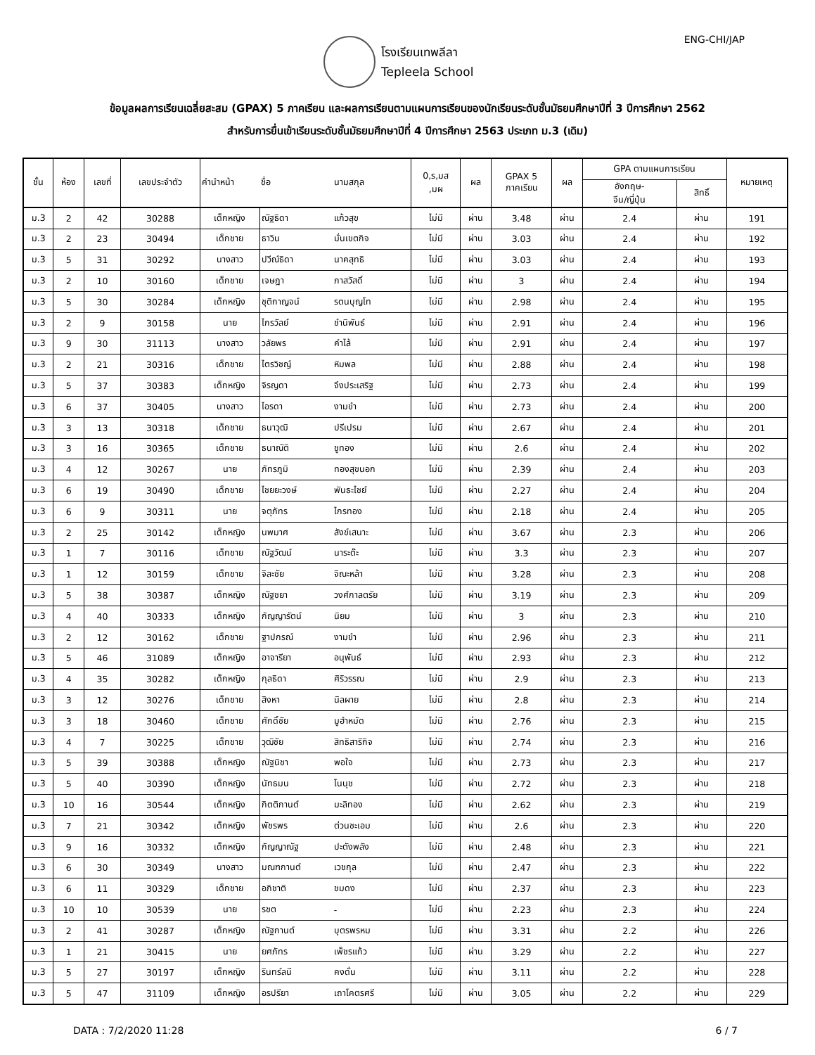โรงเรียนเทพลีลา
Tepleela School
ENG-CHI/JAP
ข้อมูลผลการเรียนเฉลี่ยสะสม (GPAX) 5 ภาคเรียน และผลการเรียนตามแผนการเรียนของนักเรียนระดับชั้นมัธยมศึกษาปีที่ 3 ปีการศึกษา 2562
สำหรับการยื่นเข้าเรียนระดับชั้นมัธยมศึกษาปีที่ 4 ปีการศึกษา 2563 ประเภท ม.3 (เดิม)
| ชั้น | ห้อง | เลขที่ | เลขประจำตัว | คำนำหน้า | ชื่อ | นามสกุล | 0,ร,มส ,มผ | ผล | GPAX 5 ภาคเรียน | ผล | GPA ตามแผนการเรียน | | หมายเหตุ |
| --- | --- | --- | --- | --- | --- | --- | --- | --- | --- | --- | --- | --- | --- |
| | | | | | | | | | | | อังกฤษ- จีน/ญี่ปุ่น | สิทธิ์ | |
| ม.3 | 2 | 42 | 30288 | เด็กหญิง | ณัฐธิดา | แก้วสุข | ไม่มี | ผ่าน | 3.48 | ผ่าน | 2.4 | ผ่าน | 191 |
| ม.3 | 2 | 23 | 30494 | เด็กชาย | ธาวิน | มั่นเขตกิจ | ไม่มี | ผ่าน | 3.03 | ผ่าน | 2.4 | ผ่าน | 192 |
| ม.3 | 5 | 31 | 30292 | นางสาว | ปวีณ์ธิดา | นาคสุทธิ | ไม่มี | ผ่าน | 3.03 | ผ่าน | 2.4 | ผ่าน | 193 |
| ม.3 | 2 | 10 | 30160 | เด็กชาย | เจษฎา | ภาสวัสดิ์ | ไม่มี | ผ่าน | 3 | ผ่าน | 2.4 | ผ่าน | 194 |
| ม.3 | 5 | 30 | 30284 | เด็กหญิง | ชุติกาญจน์ | รตนบุญโท | ไม่มี | ผ่าน | 2.98 | ผ่าน | 2.4 | ผ่าน | 195 |
| ม.3 | 2 | 9 | 30158 | นาย | ไกรวัลย์ | ชำนิพันธ์ | ไม่มี | ผ่าน | 2.91 | ผ่าน | 2.4 | ผ่าน | 196 |
| ม.3 | 9 | 30 | 31113 | นางสาว | วลัยพร | คำไล้ | ไม่มี | ผ่าน | 2.91 | ผ่าน | 2.4 | ผ่าน | 197 |
| ม.3 | 2 | 21 | 30316 | เด็กชาย | ไตรวิชญ์ | หิมพล | ไม่มี | ผ่าน | 2.88 | ผ่าน | 2.4 | ผ่าน | 198 |
| ม.3 | 5 | 37 | 30383 | เด็กหญิง | จิรญดา | จึงประเสริฐ | ไม่มี | ผ่าน | 2.73 | ผ่าน | 2.4 | ผ่าน | 199 |
| ม.3 | 6 | 37 | 30405 | นางสาว | ไอรดา | งามขำ | ไม่มี | ผ่าน | 2.73 | ผ่าน | 2.4 | ผ่าน | 200 |
| ม.3 | 3 | 13 | 30318 | เด็กชาย | ธนาวุฒิ | ปรีเปรม | ไม่มี | ผ่าน | 2.67 | ผ่าน | 2.4 | ผ่าน | 201 |
| ม.3 | 3 | 16 | 30365 | เด็กชาย | ธนาณัติ | ชูทอง | ไม่มี | ผ่าน | 2.6 | ผ่าน | 2.4 | ผ่าน | 202 |
| ม.3 | 4 | 12 | 30267 | นาย | ภัทรภูมิ | ทองสุขนอก | ไม่มี | ผ่าน | 2.39 | ผ่าน | 2.4 | ผ่าน | 203 |
| ม.3 | 6 | 19 | 30490 | เด็กชาย | ไชยยะวงษ์ | พันธะไชย์ | ไม่มี | ผ่าน | 2.27 | ผ่าน | 2.4 | ผ่าน | 204 |
| ม.3 | 6 | 9 | 30311 | นาย | จตุภัทร | ไกรทอง | ไม่มี | ผ่าน | 2.18 | ผ่าน | 2.4 | ผ่าน | 205 |
| ม.3 | 2 | 25 | 30142 | เด็กหญิง | นพมาศ | สังข์เสนาะ | ไม่มี | ผ่าน | 3.67 | ผ่าน | 2.3 | ผ่าน | 206 |
| ม.3 | 1 | 7 | 30116 | เด็กชาย | ณัฐวัฒน์ | นาระต๊ะ | ไม่มี | ผ่าน | 3.3 | ผ่าน | 2.3 | ผ่าน | 207 |
| ม.3 | 1 | 12 | 30159 | เด็กชาย | จิละชัย | จิณะหล้า | ไม่มี | ผ่าน | 3.28 | ผ่าน | 2.3 | ผ่าน | 208 |
| ม.3 | 5 | 38 | 30387 | เด็กหญิง | ณัฐชยา | วงศ์กาลตรัย | ไม่มี | ผ่าน | 3.19 | ผ่าน | 2.3 | ผ่าน | 209 |
| ม.3 | 4 | 40 | 30333 | เด็กหญิง | กัญญารัตน์ | นิยม | ไม่มี | ผ่าน | 3 | ผ่าน | 2.3 | ผ่าน | 210 |
| ม.3 | 2 | 12 | 30162 | เด็กชาย | ฐาปกรณ์ | งามขำ | ไม่มี | ผ่าน | 2.96 | ผ่าน | 2.3 | ผ่าน | 211 |
| ม.3 | 5 | 46 | 31089 | เด็กหญิง | อาจารียา | อนุพันธ์ | ไม่มี | ผ่าน | 2.93 | ผ่าน | 2.3 | ผ่าน | 212 |
| ม.3 | 4 | 35 | 30282 | เด็กหญิง | กุลธิดา | ศิริวรรณ | ไม่มี | ผ่าน | 2.9 | ผ่าน | 2.3 | ผ่าน | 213 |
| ม.3 | 3 | 12 | 30276 | เด็กชาย | สิงหา | นิลผาย | ไม่มี | ผ่าน | 2.8 | ผ่าน | 2.3 | ผ่าน | 214 |
| ม.3 | 3 | 18 | 30460 | เด็กชาย | ศักดิ์ชัย | มูฮำหมัด | ไม่มี | ผ่าน | 2.76 | ผ่าน | 2.3 | ผ่าน | 215 |
| ม.3 | 4 | 7 | 30225 | เด็กชาย | วุฒิชัย | สิทธิสาริกิจ | ไม่มี | ผ่าน | 2.74 | ผ่าน | 2.3 | ผ่าน | 216 |
| ม.3 | 5 | 39 | 30388 | เด็กหญิง | ณัฐนิชา | พอใจ | ไม่มี | ผ่าน | 2.73 | ผ่าน | 2.3 | ผ่าน | 217 |
| ม.3 | 5 | 40 | 30390 | เด็กหญิง | นัทธมน | โนนุช | ไม่มี | ผ่าน | 2.72 | ผ่าน | 2.3 | ผ่าน | 218 |
| ม.3 | 10 | 16 | 30544 | เด็กหญิง | กิตติกานต์ | มะลิทอง | ไม่มี | ผ่าน | 2.62 | ผ่าน | 2.3 | ผ่าน | 219 |
| ม.3 | 7 | 21 | 30342 | เด็กหญิง | พัชรพร | ต่วนชะเอม | ไม่มี | ผ่าน | 2.6 | ผ่าน | 2.3 | ผ่าน | 220 |
| ม.3 | 9 | 16 | 30332 | เด็กหญิง | กัญญาณัฐ | ปะตังพลัง | ไม่มี | ผ่าน | 2.48 | ผ่าน | 2.3 | ผ่าน | 221 |
| ม.3 | 6 | 30 | 30349 | นางสาว | มณฑกานต์ | เวชกุล | ไม่มี | ผ่าน | 2.47 | ผ่าน | 2.3 | ผ่าน | 222 |
| ม.3 | 6 | 11 | 30329 | เด็กชาย | อภิชาติ | ชมดง | ไม่มี | ผ่าน | 2.37 | ผ่าน | 2.3 | ผ่าน | 223 |
| ม.3 | 10 | 10 | 30539 | นาย | รชต | - | ไม่มี | ผ่าน | 2.23 | ผ่าน | 2.3 | ผ่าน | 224 |
| ม.3 | 2 | 41 | 30287 | เด็กหญิง | ณัฐกานต์ | บุตรพรหม | ไม่มี | ผ่าน | 3.31 | ผ่าน | 2.2 | ผ่าน | 226 |
| ม.3 | 1 | 21 | 30415 | นาย | ยศภัทร | เพ็ชรแก้ว | ไม่มี | ผ่าน | 3.29 | ผ่าน | 2.2 | ผ่าน | 227 |
| ม.3 | 5 | 27 | 30197 | เด็กหญิง | รินทร์ลนี | คงดั่น | ไม่มี | ผ่าน | 3.11 | ผ่าน | 2.2 | ผ่าน | 228 |
| ม.3 | 5 | 47 | 31109 | เด็กหญิง | อรปรียา | เถาโคตรศรี | ไม่มี | ผ่าน | 3.05 | ผ่าน | 2.2 | ผ่าน | 229 |
DATA : 7/2/2020 11:28 6 / 7